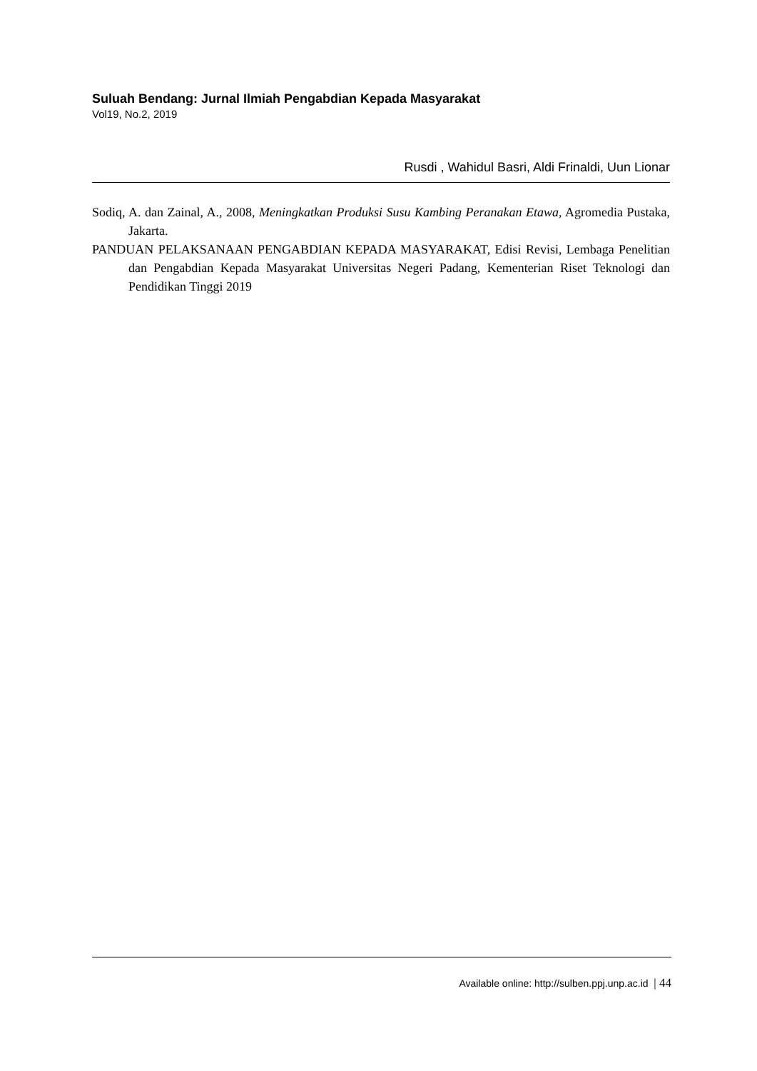Suluah Bendang: Jurnal Ilmiah Pengabdian Kepada Masyarakat
Vol19, No.2, 2019
Rusdi , Wahidul Basri, Aldi Frinaldi, Uun Lionar
Sodiq, A. dan Zainal, A., 2008, Meningkatkan Produksi Susu Kambing Peranakan Etawa, Agromedia Pustaka, Jakarta.
PANDUAN PELAKSANAAN PENGABDIAN KEPADA MASYARAKAT, Edisi Revisi, Lembaga Penelitian dan Pengabdian Kepada Masyarakat Universitas Negeri Padang, Kementerian Riset Teknologi dan Pendidikan Tinggi 2019
Available online: http://sulben.ppj.unp.ac.id | 44